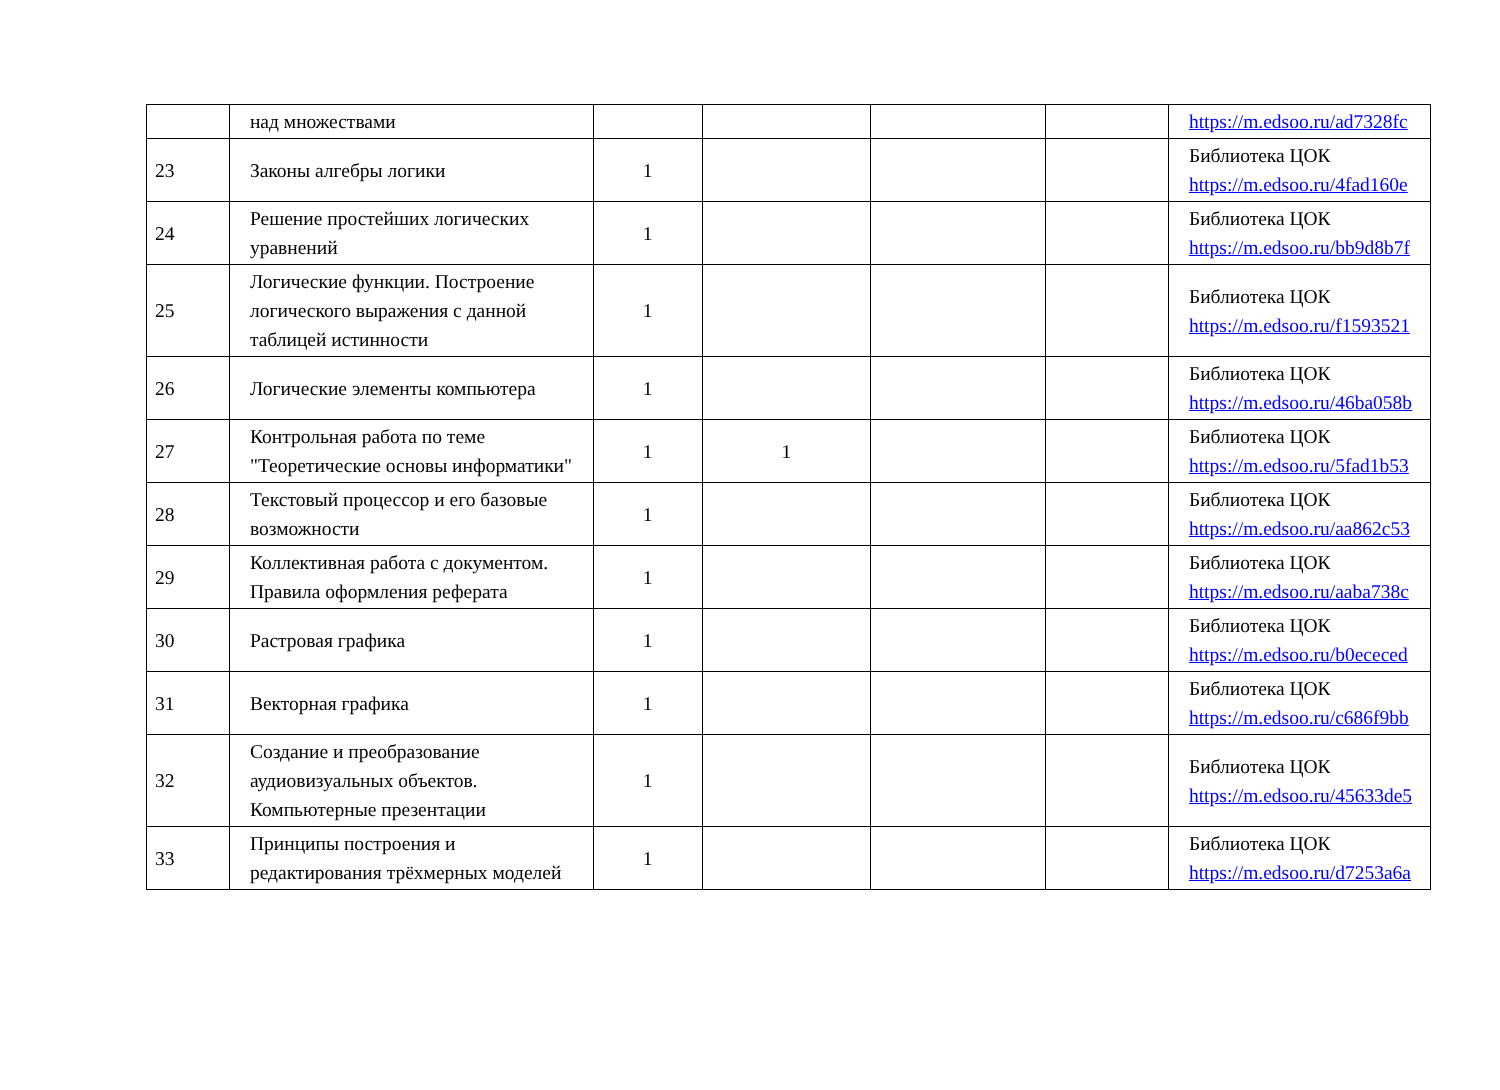| | над множествами | | | | | https://m.edsoo.ru/ad7328fc |
| 23 | Законы алгебры логики | 1 | | | | Библиотека ЦОК https://m.edsoo.ru/4fad160e |
| 24 | Решение простейших логических уравнений | 1 | | | | Библиотека ЦОК https://m.edsoo.ru/bb9d8b7f |
| 25 | Логические функции. Построение логического выражения с данной таблицей истинности | 1 | | | | Библиотека ЦОК https://m.edsoo.ru/f1593521 |
| 26 | Логические элементы компьютера | 1 | | | | Библиотека ЦОК https://m.edsoo.ru/46ba058b |
| 27 | Контрольная работа по теме "Теоретические основы информатики" | 1 | 1 | | | Библиотека ЦОК https://m.edsoo.ru/5fad1b53 |
| 28 | Текстовый процессор и его базовые возможности | 1 | | | | Библиотека ЦОК https://m.edsoo.ru/aa862c53 |
| 29 | Коллективная работа с документом. Правила оформления реферата | 1 | | | | Библиотека ЦОК https://m.edsoo.ru/aaba738c |
| 30 | Растровая графика | 1 | | | | Библиотека ЦОК https://m.edsoo.ru/b0ececed |
| 31 | Векторная графика | 1 | | | | Библиотека ЦОК https://m.edsoo.ru/c686f9bb |
| 32 | Создание и преобразование аудиовизуальных объектов. Компьютерные презентации | 1 | | | | Библиотека ЦОК https://m.edsoo.ru/45633de5 |
| 33 | Принципы построения и редактирования трёхмерных моделей | 1 | | | | Библиотека ЦОК https://m.edsoo.ru/d7253a6a |